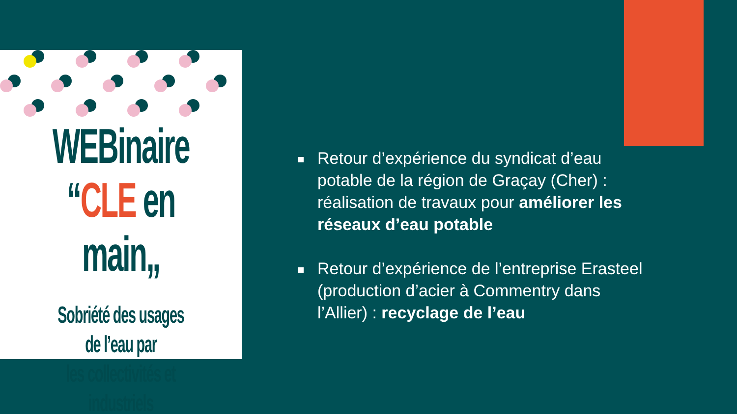WEBinaire
“CLE en main„
Sobriété des usages de l’eau par
les collectivités et industriels
Retour d’expérience du syndicat d’eau potable de la région de Graçay (Cher) : réalisation de travaux pour améliorer les réseaux d’eau potable
Retour d’expérience de l’entreprise Erasteel (production d’acier à Commentry dans l’Allier) : recyclage de l’eau